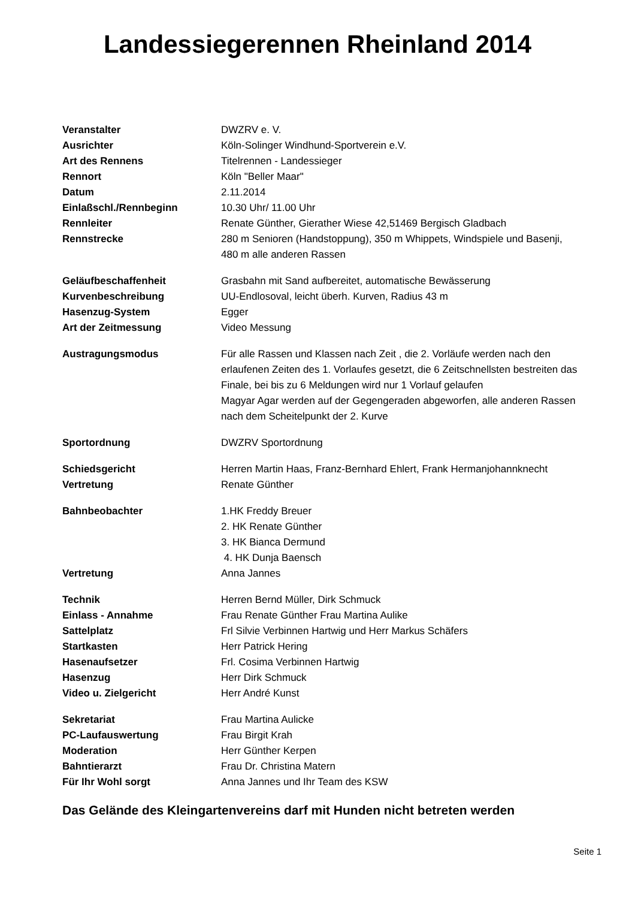Landessiegerennen Rheinland 2014
| Veranstalter | DWZRV e. V. |
| Ausrichter | Köln-Solinger Windhund-Sportverein e.V. |
| Art des Rennens | Titelrennen - Landessieger |
| Rennort | Köln "Beller Maar" |
| Datum | 2.11.2014 |
| Einlaßschl./Rennbeginn | 10.30 Uhr/ 11.00 Uhr |
| Rennleiter | Renate Günther, Gierather Wiese 42,51469 Bergisch Gladbach |
| Rennstrecke | 280 m Senioren (Handstoppung), 350 m Whippets, Windspiele und Basenji, 480 m alle anderen Rassen |
| Geläufbeschaffenheit | Grasbahn mit Sand aufbereitet, automatische Bewässerung |
| Kurvenbeschreibung | UU-Endlosoval, leicht überh. Kurven, Radius 43 m |
| Hasenzug-System | Egger |
| Art der Zeitmessung | Video Messung |
| Austragungsmodus | Für alle Rassen und Klassen nach Zeit , die 2. Vorläufe werden nach den erlaufenen Zeiten des 1. Vorlaufes gesetzt, die 6 Zeitschnellsten bestreiten das Finale, bei bis zu 6 Meldungen wird nur 1 Vorlauf gelaufen Magyar Agar werden auf der Gegengeraden abgeworfen, alle anderen Rassen nach dem Scheitelpunkt der 2. Kurve |
| Sportordnung | DWZRV Sportordnung |
| Schiedsgericht | Herren Martin Haas, Franz-Bernhard Ehlert, Frank Hermanjohannknecht |
| Vertretung | Renate Günther |
| Bahnbeobachter | 1.HK Freddy Breuer 2. HK Renate Günther 3. HK Bianca Dermund 4. HK Dunja Baensch |
| Vertretung | Anna Jannes |
| Technik | Herren Bernd Müller, Dirk Schmuck |
| Einlass - Annahme | Frau Renate Günther Frau Martina Aulike |
| Sattelplatz | Frl Silvie Verbinnen Hartwig und Herr Markus Schäfers |
| Startkasten | Herr Patrick Hering |
| Hasenaufsetzer | Frl. Cosima Verbinnen Hartwig |
| Hasenzug | Herr Dirk Schmuck |
| Video u. Zielgericht | Herr André Kunst |
| Sekretariat | Frau Martina Aulicke |
| PC-Laufauswertung | Frau Birgit Krah |
| Moderation | Herr Günther Kerpen |
| Bahntierarzt | Frau Dr. Christina Matern |
| Für Ihr Wohl sorgt | Anna Jannes und Ihr Team des KSW |
Das Gelände des Kleingartenvereins darf mit Hunden nicht betreten werden
Seite 1